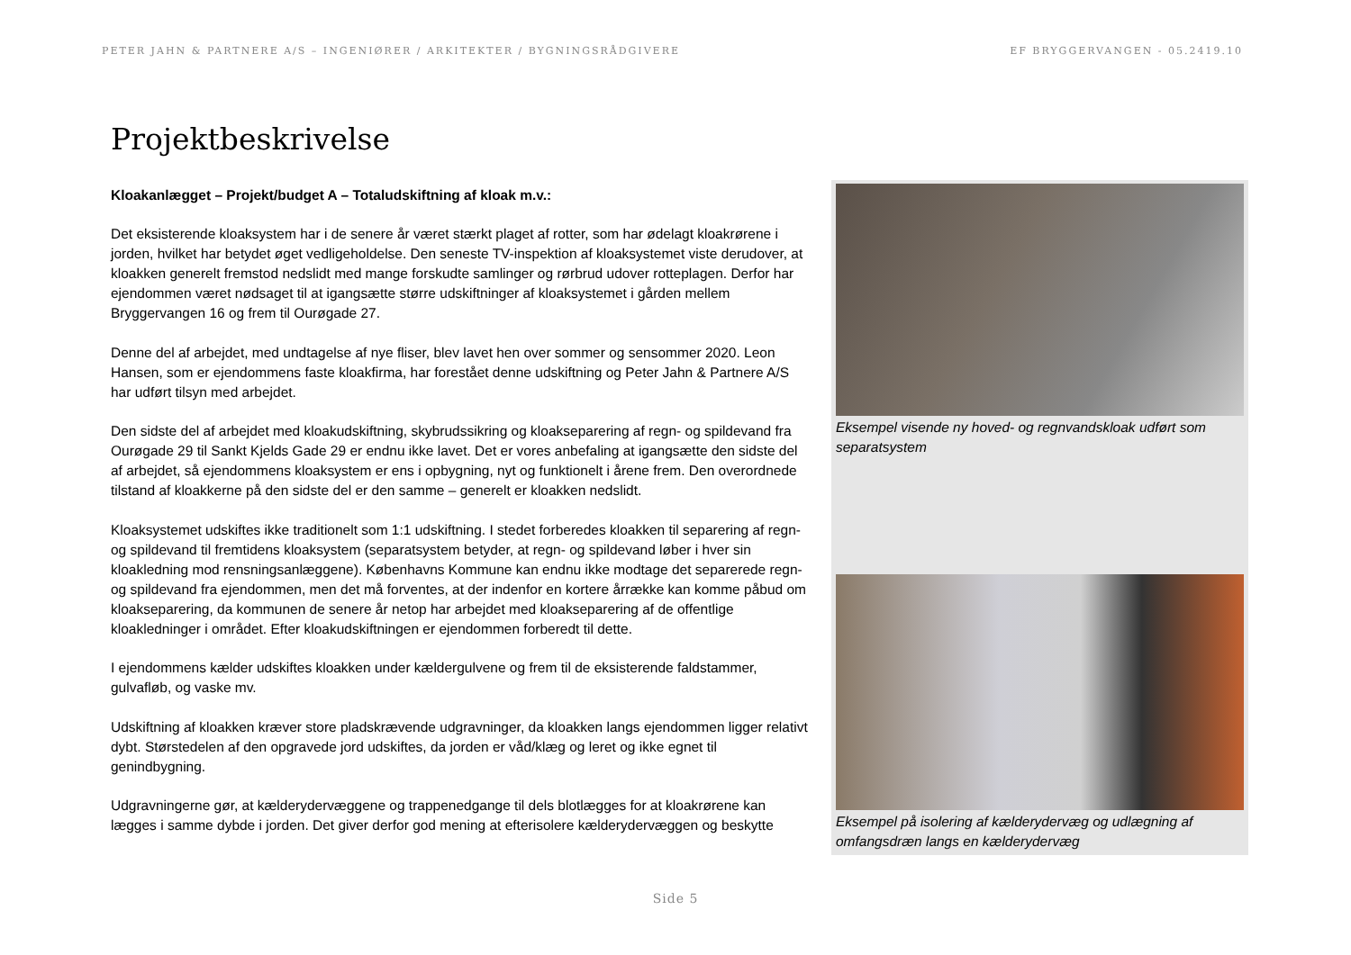PETER JAHN & PARTNERE A/S – INGENIØRER / ARKITEKTER / BYGNINGSRÅDGIVERE EF BRYGGERVANGEN - 05.2419.10
Projektbeskrivelse
Kloakanlægget – Projekt/budget A – Totaludskiftning af kloak m.v.:
Det eksisterende kloaksystem har i de senere år været stærkt plaget af rotter, som har ødelagt kloakrørene i jorden, hvilket har betydet øget vedligeholdelse. Den seneste TV-inspektion af kloaksystemet viste derudover, at kloakken generelt fremstod nedslidt med mange forskudte samlinger og rørbrud udover rotteplagen. Derfor har ejendommen været nødsaget til at igangsætte større udskiftninger af kloaksystemet i gården mellem Bryggervangen 16 og frem til Ourøgade 27.
Denne del af arbejdet, med undtagelse af nye fliser, blev lavet hen over sommer og sensommer 2020. Leon Hansen, som er ejendommens faste kloakfirma, har forestået denne udskiftning og Peter Jahn & Partnere A/S har udført tilsyn med arbejdet.
Den sidste del af arbejdet med kloakudskiftning, skybrudssikring og kloakseparering af regn- og spildevand fra Ourøgade 29 til Sankt Kjelds Gade 29 er endnu ikke lavet. Det er vores anbefaling at igangsætte den sidste del af arbejdet, så ejendommens kloaksystem er ens i opbygning, nyt og funktionelt i årene frem. Den overordnede tilstand af kloakkerne på den sidste del er den samme – generelt er kloakken nedslidt.
Kloaksystemet udskiftes ikke traditionelt som 1:1 udskiftning. I stedet forberedes kloakken til separering af regn- og spildevand til fremtidens kloaksystem (separatsystem betyder, at regn- og spildevand løber i hver sin kloakledning mod rensningsanlæggene). Københavns Kommune kan endnu ikke modtage det separerede regn- og spildevand fra ejendommen, men det må forventes, at der indenfor en kortere årrække kan komme påbud om kloakseparering, da kommunen de senere år netop har arbejdet med kloakseparering af de offentlige kloakledninger i området. Efter kloakudskiftningen er ejendommen forberedt til dette.
I ejendommens kælder udskiftes kloakken under kældergulvene og frem til de eksisterende faldstammer, gulvafløb, og vaske mv.
Udskiftning af kloakken kræver store pladskrævende udgravninger, da kloakken langs ejendommen ligger relativt dybt. Størstedelen af den opgravede jord udskiftes, da jorden er våd/klæg og leret og ikke egnet til genindbygning.
Udgravningerne gør, at kælderydervæggene og trappenedgange til dels blotlægges for at kloakrørene kan lægges i samme dybde i jorden. Det giver derfor god mening at efterisolere kælderydervæggen og beskytte
Eksempel visende ny hoved- og regnvandskloak udført som separatsystem
Eksempel på isolering af kælderydervæg og udlægning af omfangsdræn langs en kælderydervæg
Side 5